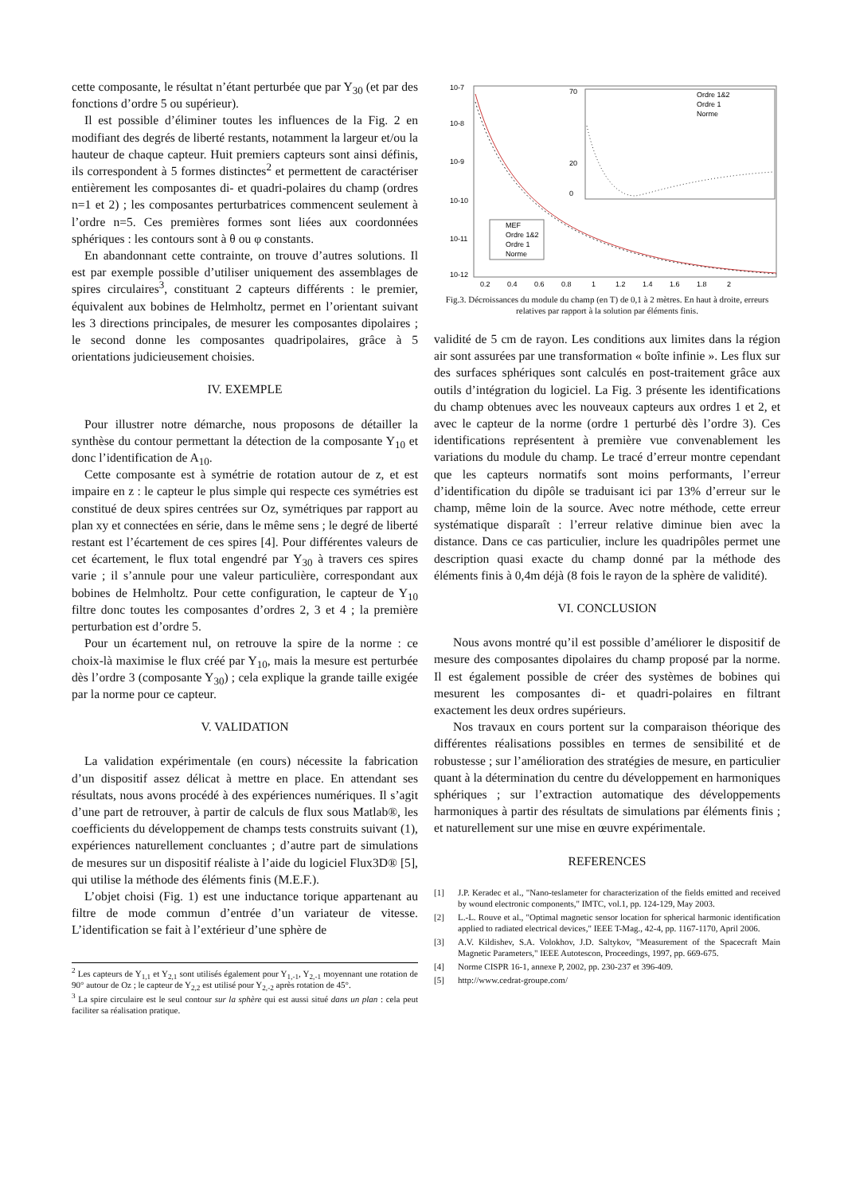cette composante, le résultat n’étant perturbée que par Y<sub>30</sub> (et par des fonctions d’ordre 5 ou supérieur).
Il est possible d’éliminer toutes les influences de la Fig. 2 en modifiant des degrés de liberté restants, notamment la largeur et/ou la hauteur de chaque capteur. Huit premiers capteurs sont ainsi définis, ils correspondent à 5 formes distinctes<sup>2</sup> et permettent de caractériser entièrement les composantes di- et quadri-polaires du champ (ordres n=1 et 2) ; les composantes perturbatrices commencent seulement à l’ordre n=5. Ces premières formes sont liées aux coordonnées sphériques : les contours sont à θ ou φ constants.
En abandonnant cette contrainte, on trouve d’autres solutions. Il est par exemple possible d’utiliser uniquement des assemblages de spires circulaires<sup>3</sup>, constituant 2 capteurs différents : le premier, équivalent aux bobines de Helmholtz, permet en l’orientant suivant les 3 directions principales, de mesurer les composantes dipolaires ; le second donne les composantes quadripolaires, grâce à 5 orientations judicieusement choisies.
IV. EXEMPLE
Pour illustrer notre démarche, nous proposons de détailler la synthèse du contour permettant la détection de la composante Y<sub>10</sub> et donc l’identification de A<sub>10</sub>.
Cette composante est à symétrie de rotation autour de z, et est impaire en z : le capteur le plus simple qui respecte ces symétries est constitué de deux spires centrées sur Oz, symétriques par rapport au plan xy et connectées en série, dans le même sens ; le degré de liberté restant est l’écartement de ces spires [4]. Pour différentes valeurs de cet écartement, le flux total engendré par Y<sub>30</sub> à travers ces spires varie ; il s’annule pour une valeur particulière, correspondant aux bobines de Helmholtz. Pour cette configuration, le capteur de Y<sub>10</sub> filtre donc toutes les composantes d’ordres 2, 3 et 4 ; la première perturbation est d’ordre 5.
Pour un écartement nul, on retrouve la spire de la norme : ce choix-là maximise le flux créé par Y<sub>10</sub>, mais la mesure est perturbée dès l’ordre 3 (composante Y<sub>30</sub>) ; cela explique la grande taille exigée par la norme pour ce capteur.
V. VALIDATION
La validation expérimentale (en cours) nécessite la fabrication d’un dispositif assez délicat à mettre en place. En attendant ses résultats, nous avons procédé à des expériences numériques. Il s’agit d’une part de retrouver, à partir de calculs de flux sous Matlab®, les coefficients du développement de champs tests construits suivant (1), expériences naturellement concluantes ; d’autre part de simulations de mesures sur un dispositif réaliste à l’aide du logiciel Flux3D® [5], qui utilise la méthode des éléments finis (M.E.F.).
L’objet choisi (Fig. 1) est une inductance torique appartenant au filtre de mode commun d’entrée d’un variateur de vitesse. L’identification se fait à l’extérieur d’une sphère de
<sup>2</sup> Les capteurs de Y<sub>1,1</sub> et Y<sub>2,1</sub> sont utilisés également pour Y<sub>1,-1</sub>, Y<sub>2,-1</sub> moyennant une rotation de 90° autour de Oz ; le capteur de Y<sub>2,2</sub> est utilisé pour Y<sub>2,-2</sub> après rotation de 45°.
<sup>3</sup> La spire circulaire est le seul contour sur la sphère qui est aussi situé dans un plan : cela peut faciliter sa réalisation pratique.
10-7
10-8
10-9
10-10
10-11
10-12
0.2
0.4
0.6
0.8
1
1.2
1.4
1.6
1.8
2
70
20
0
Ordre 1&2
Ordre 1
Norme
MEF
Ordre 1&2
Ordre 1
Norme
Fig.3. Décroissances du module du champ (en T) de 0,1 à 2 mètres. En haut à droite, erreurs relatives par rapport à la solution par éléments finis.
validité de 5 cm de rayon. Les conditions aux limites dans la région air sont assurées par une transformation « boîte infinie ». Les flux sur des surfaces sphériques sont calculés en post-traitement grâce aux outils d’intégration du logiciel. La Fig. 3 présente les identifications du champ obtenues avec les nouveaux capteurs aux ordres 1 et 2, et avec le capteur de la norme (ordre 1 perturbé dès l’ordre 3). Ces identifications représentent à première vue convenablement les variations du module du champ. Le tracé d’erreur montre cependant que les capteurs normatifs sont moins performants, l’erreur d’identification du dipôle se traduisant ici par 13% d’erreur sur le champ, même loin de la source. Avec notre méthode, cette erreur systématique disparaît : l’erreur relative diminue bien avec la distance. Dans ce cas particulier, inclure les quadripôles permet une description quasi exacte du champ donné par la méthode des éléments finis à 0,4m déjà (8 fois le rayon de la sphère de validité).
VI. CONCLUSION
Nous avons montré qu’il est possible d’améliorer le dispositif de mesure des composantes dipolaires du champ proposé par la norme. Il est également possible de créer des systèmes de bobines qui mesurent les composantes di- et quadri-polaires en filtrant exactement les deux ordres supérieurs.
Nos travaux en cours portent sur la comparaison théorique des différentes réalisations possibles en termes de sensibilité et de robustesse ; sur l’amélioration des stratégies de mesure, en particulier quant à la détermination du centre du développement en harmoniques sphériques ; sur l’extraction automatique des développements harmoniques à partir des résultats de simulations par éléments finis ; et naturellement sur une mise en œuvre expérimentale.
REFERENCES
[1] J.P. Keradec et al., "Nano-teslameter for characterization of the fields emitted and received by wound electronic components," IMTC, vol.1, pp. 124-129, May 2003.
[2] L.-L. Rouve et al., "Optimal magnetic sensor location for spherical harmonic identification applied to radiated electrical devices," IEEE T-Mag., 42-4, pp. 1167-1170, April 2006.
[3] A.V. Kildishev, S.A. Volokhov, J.D. Saltykov, "Measurement of the Spacecraft Main Magnetic Parameters," IEEE Autotescon, Proceedings, 1997, pp. 669-675.
[4] Norme CISPR 16-1, annexe P, 2002, pp. 230-237 et 396-409.
[5] http://www.cedrat-groupe.com/